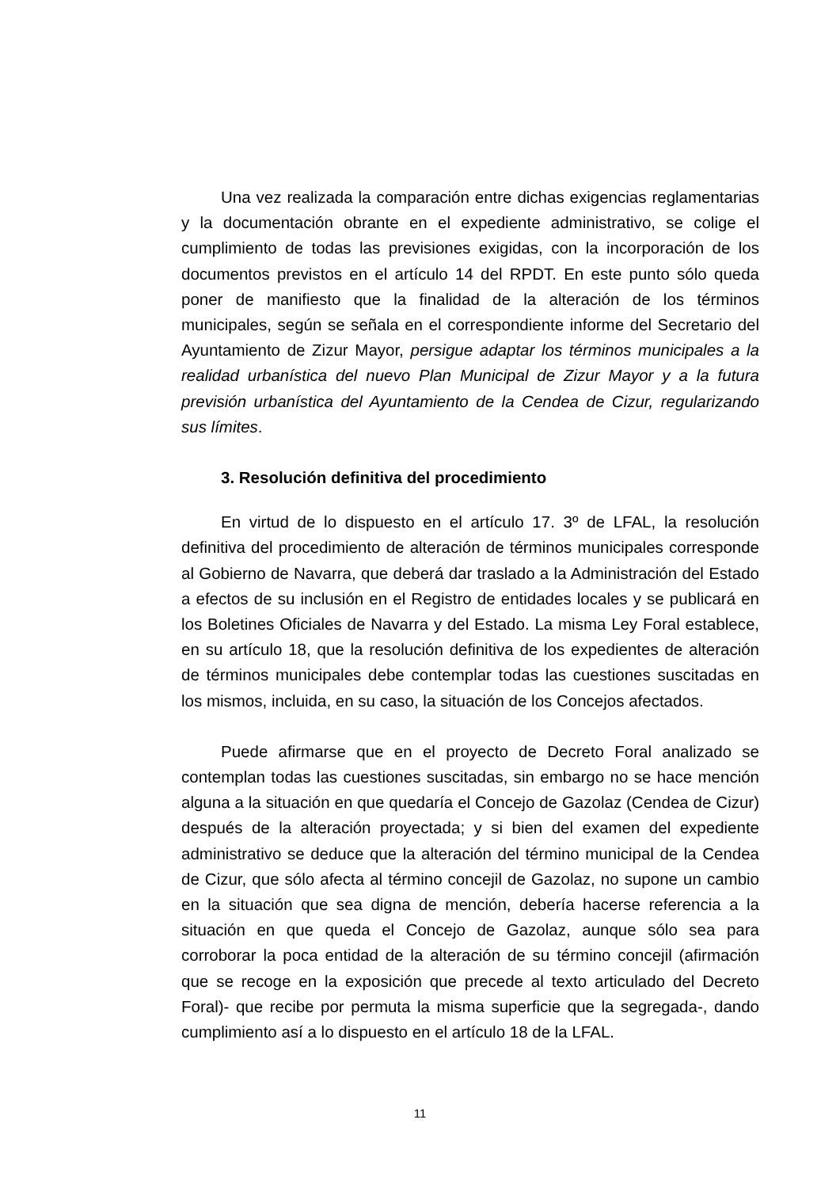Una vez realizada la comparación entre dichas exigencias reglamentarias y la documentación obrante en el expediente administrativo, se colige el cumplimiento de todas las previsiones exigidas, con la incorporación de los documentos previstos en el artículo 14 del RPDT. En este punto sólo queda poner de manifiesto que la finalidad de la alteración de los términos municipales, según se señala en el correspondiente informe del Secretario del Ayuntamiento de Zizur Mayor, persigue adaptar los términos municipales a la realidad urbanística del nuevo Plan Municipal de Zizur Mayor y a la futura previsión urbanística del Ayuntamiento de la Cendea de Cizur, regularizando sus límites.
3. Resolución definitiva del procedimiento
En virtud de lo dispuesto en el artículo 17. 3º de LFAL, la resolución definitiva del procedimiento de alteración de términos municipales corresponde al Gobierno de Navarra, que deberá dar traslado a la Administración del Estado a efectos de su inclusión en el Registro de entidades locales y se publicará en los Boletines Oficiales de Navarra y del Estado. La misma Ley Foral establece, en su artículo 18, que la resolución definitiva de los expedientes de alteración de términos municipales debe contemplar todas las cuestiones suscitadas en los mismos, incluida, en su caso, la situación de los Concejos afectados.
Puede afirmarse que en el proyecto de Decreto Foral analizado se contemplan todas las cuestiones suscitadas, sin embargo no se hace mención alguna a la situación en que quedaría el Concejo de Gazolaz (Cendea de Cizur) después de la alteración proyectada; y si bien del examen del expediente administrativo se deduce que la alteración del término municipal de la Cendea de Cizur, que sólo afecta al término concejil de Gazolaz, no supone un cambio en la situación que sea digna de mención, debería hacerse referencia a la situación en que queda el Concejo de Gazolaz, aunque sólo sea para corroborar la poca entidad de la alteración de su término concejil (afirmación que se recoge en la exposición que precede al texto articulado del Decreto Foral)- que recibe por permuta la misma superficie que la segregada-, dando cumplimiento así a lo dispuesto en el artículo 18 de la LFAL.
11